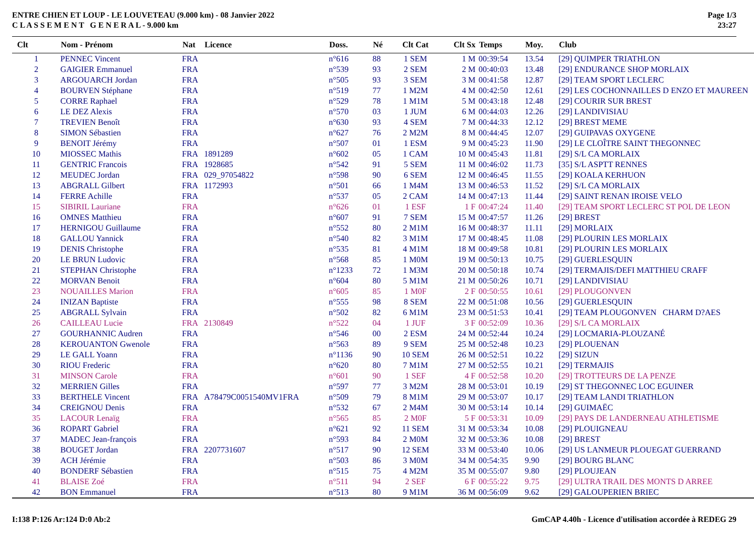ENTRE CHIEN ET LOUP - LE LOUVETEAU (9.000 km) - 08 Janvier 2022
C L A S S E M E N T G E N E R A L - 9.000 km
Page 1/3
23:27
| Clt | Nom - Prénom | Nat | Licence | Doss. | Né | Clt Cat | Clt Sx | Temps | Moy. | Club |
| --- | --- | --- | --- | --- | --- | --- | --- | --- | --- | --- |
| 1 | PENNEC Vincent | FRA | | n°616 | 88 | 1 SEM | 1 M | 00:39:54 | 13.54 | [29] QUIMPER TRIATHLON |
| 2 | GAIGIER Emmanuel | FRA | | n°539 | 93 | 2 SEM | 2 M | 00:40:03 | 13.48 | [29] ENDURANCE SHOP MORLAIX |
| 3 | ARGOUARCH Jordan | FRA | | n°505 | 93 | 3 SEM | 3 M | 00:41:58 | 12.87 | [29] TEAM SPORT LECLERC |
| 4 | BOURVEN Stéphane | FRA | | n°519 | 77 | 1 M2M | 4 M | 00:42:50 | 12.61 | [29] LES COCHONNAILLES D ENZO ET MAUREEN |
| 5 | CORRE Raphael | FRA | | n°529 | 78 | 1 M1M | 5 M | 00:43:18 | 12.48 | [29] COURIR SUR BREST |
| 6 | LE DEZ Alexis | FRA | | n°570 | 03 | 1 JUM | 6 M | 00:44:03 | 12.26 | [29] LANDIVISIAU |
| 7 | TREVIEN Benoît | FRA | | n°630 | 93 | 4 SEM | 7 M | 00:44:33 | 12.12 | [29] BREST MEME |
| 8 | SIMON Sébastien | FRA | | n°627 | 76 | 2 M2M | 8 M | 00:44:45 | 12.07 | [29] GUIPAVAS OXYGENE |
| 9 | BENOIT Jérémy | FRA | | n°507 | 01 | 1 ESM | 9 M | 00:45:23 | 11.90 | [29] LE CLOÎTRE SAINT THEGONNEC |
| 10 | MIOSSEC Mathis | FRA | 1891289 | n°602 | 05 | 1 CAM | 10 M | 00:45:43 | 11.81 | [29] S/L CA MORLAIX |
| 11 | GENTRIC Francois | FRA | 1928685 | n°542 | 91 | 5 SEM | 11 M | 00:46:02 | 11.73 | [35] S/L ASPTT RENNES |
| 12 | MEUDEC Jordan | FRA | 029_97054822 | n°598 | 90 | 6 SEM | 12 M | 00:46:45 | 11.55 | [29] KOALA KERHUON |
| 13 | ABGRALL Gilbert | FRA | 1172993 | n°501 | 66 | 1 M4M | 13 M | 00:46:53 | 11.52 | [29] S/L CA MORLAIX |
| 14 | FERRE Achille | FRA | | n°537 | 05 | 2 CAM | 14 M | 00:47:13 | 11.44 | [29] SAINT RENAN IROISE VELO |
| 15 | SIBIRIL Lauriane | FRA | | n°626 | 01 | 1 ESF | 1 F | 00:47:24 | 11.40 | [29] TEAM SPORT LECLERC ST POL DE LEON |
| 16 | OMNES Matthieu | FRA | | n°607 | 91 | 7 SEM | 15 M | 00:47:57 | 11.26 | [29] BREST |
| 17 | HERNIGOU Guillaume | FRA | | n°552 | 80 | 2 M1M | 16 M | 00:48:37 | 11.11 | [29] MORLAIX |
| 18 | GALLOU Yannick | FRA | | n°540 | 82 | 3 M1M | 17 M | 00:48:45 | 11.08 | [29] PLOURIN LES MORLAIX |
| 19 | DENIS Christophe | FRA | | n°535 | 81 | 4 M1M | 18 M | 00:49:58 | 10.81 | [29] PLOURIN LES MORLAIX |
| 20 | LE BRUN Ludovic | FRA | | n°568 | 85 | 1 M0M | 19 M | 00:50:13 | 10.75 | [29] GUERLESQUIN |
| 21 | STEPHAN Christophe | FRA | | n°1233 | 72 | 1 M3M | 20 M | 00:50:18 | 10.74 | [29] TERMAJIS/DEFI MATTHIEU CRAFF |
| 22 | MORVAN Benoit | FRA | | n°604 | 80 | 5 M1M | 21 M | 00:50:26 | 10.71 | [29] LANDIVISIAU |
| 23 | NOUAILLES Marion | FRA | | n°605 | 85 | 1 M0F | 2 F | 00:50:55 | 10.61 | [29] PLOUGONVEN |
| 24 | INIZAN Baptiste | FRA | | n°555 | 98 | 8 SEM | 22 M | 00:51:08 | 10.56 | [29] GUERLESQUIN |
| 25 | ABGRALL Sylvain | FRA | | n°502 | 82 | 6 M1M | 23 M | 00:51:53 | 10.41 | [29] TEAM PLOUGONVEN CHARM D?AES |
| 26 | CAILLEAU Lucie | FRA | 2130849 | n°522 | 04 | 1 JUF | 3 F | 00:52:09 | 10.36 | [29] S/L CA MORLAIX |
| 27 | GOURHANNIC Audren | FRA | | n°546 | 00 | 2 ESM | 24 M | 00:52:44 | 10.24 | [29] LOCMARIA-PLOUZANÉ |
| 28 | KEROUANTON Gwenole | FRA | | n°563 | 89 | 9 SEM | 25 M | 00:52:48 | 10.23 | [29] PLOUENAN |
| 29 | LE GALL Yoann | FRA | | n°1136 | 90 | 10 SEM | 26 M | 00:52:51 | 10.22 | [29] SIZUN |
| 30 | RIOU Frederic | FRA | | n°620 | 80 | 7 M1M | 27 M | 00:52:55 | 10.21 | [29] TERMAJIS |
| 31 | MINSON Carole | FRA | | n°601 | 90 | 1 SEF | 4 F | 00:52:58 | 10.20 | [29] TROTTEURS DE LA PENZE |
| 32 | MERRIEN Gilles | FRA | | n°597 | 77 | 3 M2M | 28 M | 00:53:01 | 10.19 | [29] ST THEGONNEC LOC EGUINER |
| 33 | BERTHELE Vincent | FRA | A78479C0051540MV1FRA | n°509 | 79 | 8 M1M | 29 M | 00:53:07 | 10.17 | [29] TEAM LANDI TRIATHLON |
| 34 | CREIGNOU Denis | FRA | | n°532 | 67 | 2 M4M | 30 M | 00:53:14 | 10.14 | [29] GUIMAËC |
| 35 | LACOUR Lenaïg | FRA | | n°565 | 85 | 2 M0F | 5 F | 00:53:31 | 10.09 | [29] PAYS DE LANDERNEAU ATHLETISME |
| 36 | ROPART Gabriel | FRA | | n°621 | 92 | 11 SEM | 31 M | 00:53:34 | 10.08 | [29] PLOUIGNEAU |
| 37 | MADEC Jean-françois | FRA | | n°593 | 84 | 2 M0M | 32 M | 00:53:36 | 10.08 | [29] BREST |
| 38 | BOUGET Jordan | FRA | 2207731607 | n°517 | 90 | 12 SEM | 33 M | 00:53:40 | 10.06 | [29] US LANMEUR PLOUEGAT GUERRAND |
| 39 | ACH Jérémie | FRA | | n°503 | 86 | 3 M0M | 34 M | 00:54:35 | 9.90 | [29] BOURG BLANC |
| 40 | BONDERF Sébastien | FRA | | n°515 | 75 | 4 M2M | 35 M | 00:55:07 | 9.80 | [29] PLOUJEAN |
| 41 | BLAISE Zoé | FRA | | n°511 | 94 | 2 SEF | 6 F | 00:55:22 | 9.75 | [29] ULTRA TRAIL DES MONTS D ARREE |
| 42 | BON Emmanuel | FRA | | n°513 | 80 | 9 M1M | 36 M | 00:56:09 | 9.62 | [29] GALOUPERIEN BRIEC |
I:138 P:126 Ar:124 D:0 Ab:2 GmCAP 4.40h - Licence d'utilisation accordée à REDEG 29